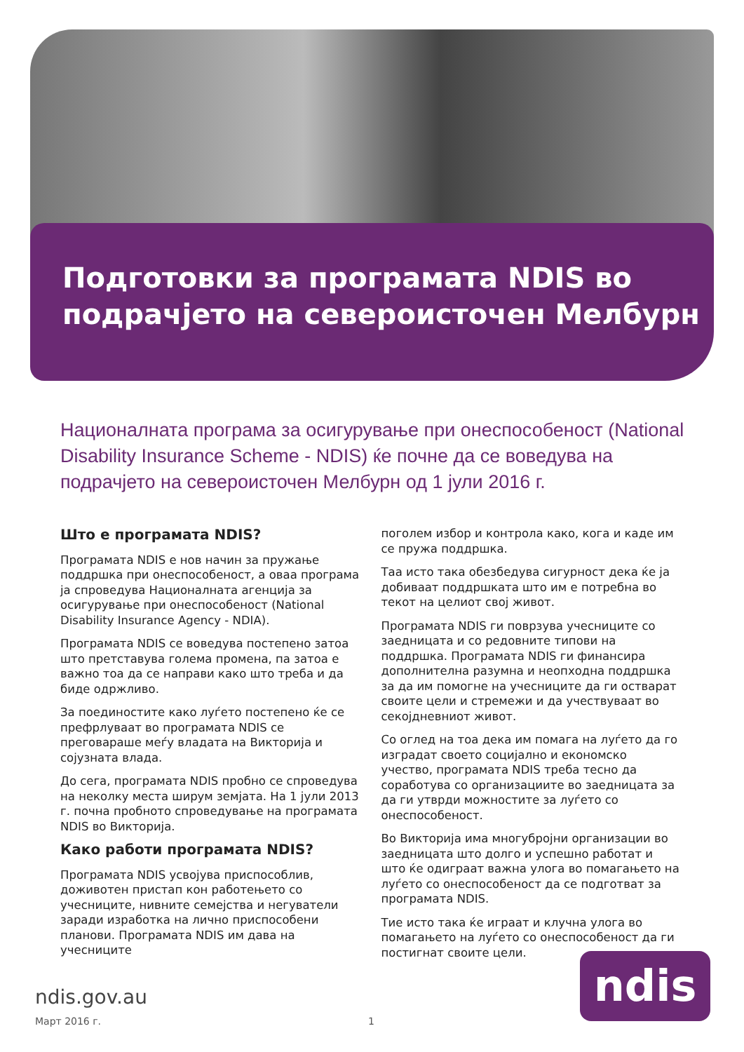Подготовки за програмата NDIS во подрачјето на североисточен Мелбурн
Националната програма за осигурување при онеспособеност (National Disability Insurance Scheme - NDIS) ќе почне да се воведува на подрачјето на североисточен Мелбурн од 1 јули 2016 г.
Што е програмата NDIS?
Програмата NDIS е нов начин за пружање поддршка при онеспособеност, а оваа програма ја спроведува Националната агенција за осигурување при онеспособеност (National Disability Insurance Agency - NDIA).
Програмата NDIS се воведува постепено затоа што претставува голема промена, па затоа е важно тоа да се направи како што треба и да биде одржливо.
За поединостите како луѓето постепено ќе се префрлуваат во програмата NDIS се преговараше меѓу владата на Викторија и сојузната влада.
До сега, програмата NDIS пробно се спроведува на неколку места ширум земјата. На 1 јули 2013 г. почна пробното спроведување на програмата NDIS во Викторија.
Како работи програмата NDIS?
Програмата NDIS усвојува приспособлив, доживотен пристап кон работењето со учесниците, нивните семејства и негуватели заради изработка на лично приспособени планови. Програмата NDIS им дава на учесниците
поголем избор и контрола како, кога и каде им се пружа поддршка.
Таа исто така обезбедува сигурност дека ќе ја добиваат поддршката што им е потребна во текот на целиот свој живот.
Програмата NDIS ги поврзува учесниците со заедницата и со редовните типови на поддршка. Програмата NDIS ги финансира дополнителна разумна и неопходна поддршка за да им помогне на учесниците да ги остварат своите цели и стремежи и да учествуваат во секојдневниот живот.
Со оглед на тоа дека им помага на луѓето да го изградат своето социјално и економско учество, програмата NDIS треба тесно да соработува со организациите во заедницата за да ги утврди можностите за луѓето со онеспособеност.
Во Викторија има многубројни организации во заедницата што долго и успешно работат и што ќе одиграат важна улога во помагањето на луѓето со онеспособеност да се подготват за програмата NDIS.
Тие исто така ќе играат и клучна улога во помагањето на луѓето со онеспособеност да ги постигнат своите цели.
ndis.gov.au
Март 2016 г. 1
ndis